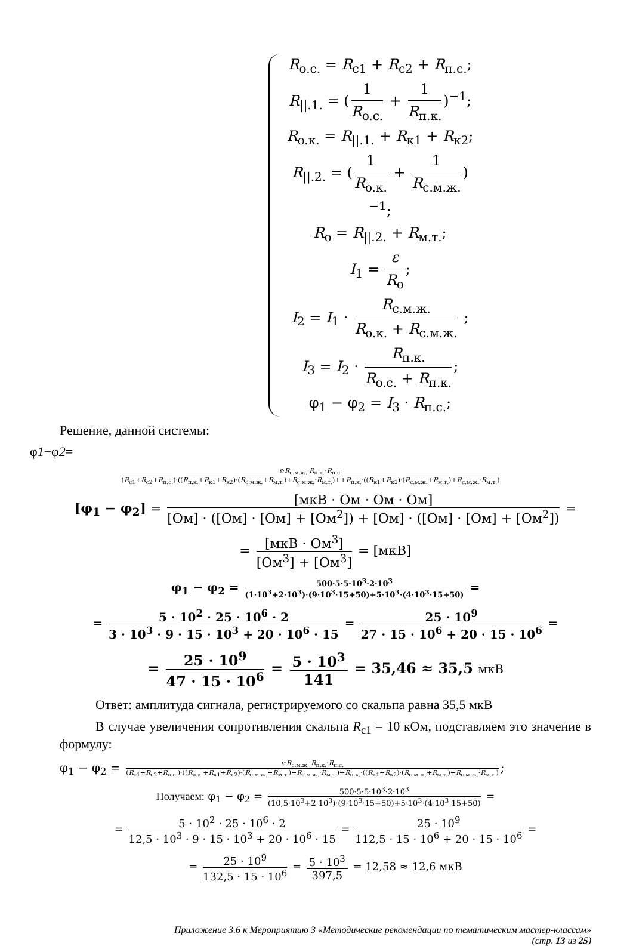R<sub>o.c.</sub> = R<sub>с1</sub> + R<sub>c2</sub> + R<sub>п.с.</sub>;
R<sub>||.1.</sub> = (1 R<sub>o.c.</sub> + 1 R<sub>п.к.</sub>)<sup>−1</sup>;
R<sub>o.к.</sub> = R<sub>||.1.</sub> + R<sub>к1</sub> + R<sub>к2</sub>;
R<sub>||.2.</sub> = (1 R<sub>o.к.</sub> + 1 R<sub>с.м.ж.</sub>)<sup>−1</sup>;
R<sub>o</sub> = R<sub>||.2.</sub> + R<sub>м.т.</sub>;
I<sub>1</sub> = ε R<sub>o</sub>;
I<sub>2</sub> = I<sub>1</sub> · R<sub>с.м.ж.</sub> R<sub>o.к.</sub> + R<sub>с.м.ж.</sub> ;
I<sub>3</sub> = I<sub>2</sub> · R<sub>п.к.</sub> R<sub>o.c.</sub> + R<sub>п.к.</sub>;
φ<sub>1</sub> − φ<sub>2</sub> = I<sub>3</sub> · R<sub>п.с.</sub>;
Решение, данной системы:
φ1−φ2=
ε·R<sub>с.м.ж.</sub>·R<sub>п.к.</sub>·R<sub>п.с.</sub> (R<sub>с1</sub>+R<sub>c2</sub>+R<sub>п.с.</sub>)·((R<sub>п.к.</sub>+R<sub>к1</sub>+R<sub>к2</sub>)·(R<sub>с.м.ж.</sub>+R<sub>м.т.</sub>)+R<sub>с.м.ж.</sub>·R<sub>м.т.</sub>)++R<sub>п.к.</sub>·((R<sub>к1</sub>+R<sub>к2</sub>)·(R<sub>с.м.ж.</sub>+R<sub>м.т.</sub>)+R<sub>с.м.ж.</sub>·R<sub>м.т.</sub>)
[φ<sub>1</sub> − φ<sub>2</sub>] = [мкВ · Ом · Ом · Ом] [Ом] · ([Ом] · [Ом] + [Ом<sup>2</sup>]) + [Ом] · ([Ом] · [Ом] + [Ом<sup>2</sup>]) =
= [мкВ · Ом<sup>3</sup>] [Ом<sup>3</sup>] + [Ом<sup>3</sup>] = [мкВ]
φ<sub>1</sub> − φ<sub>2</sub> = 500·5·5·10<sup>3</sup>·2·10<sup>3</sup> (1·10<sup>3</sup>+2·10<sup>3</sup>)·(9·10<sup>3</sup>·15+50)+5·10<sup>3</sup>·(4·10<sup>3</sup>·15+50) =
= 5 · 10<sup>2</sup> · 25 · 10<sup>6</sup> · 2 3 · 10<sup>3</sup> · 9 · 15 · 10<sup>3</sup> + 20 · 10<sup>6</sup> · 15 = 25 · 10<sup>9</sup> 27 · 15 · 10<sup>6</sup> + 20 · 15 · 10<sup>6</sup> =
= 25 · 10<sup>9</sup> 47 · 15 · 10<sup>6</sup> = 5 · 10<sup>3</sup> 141 = 35,46 ≈ 35,5 мкВ
Ответ: амплитуда сигнала, регистрируемого со скальпа равна 35,5 мкВ
В случае увеличения сопротивления скальпа R<sub>с1</sub> = 10 кОм, подставляем это значение в формулу:
φ<sub>1</sub> − φ<sub>2</sub> = ε·R<sub>с.м.ж.</sub>·R<sub>п.к.</sub>·R<sub>п.с.</sub> (R<sub>с1</sub>+R<sub>c2</sub>+R<sub>п.с.</sub>)·((R<sub>п.к.</sub>+R<sub>к1</sub>+R<sub>к2</sub>)·(R<sub>с.м.ж.</sub>+R<sub>м.т.</sub>)+R<sub>с.м.ж.</sub>·R<sub>м.т.</sub>)+R<sub>п.к.</sub>·((R<sub>к1</sub>+R<sub>к2</sub>)·(R<sub>с.м.ж.</sub>+R<sub>м.т.</sub>)+R<sub>с.м.ж.</sub>·R<sub>м.т.</sub>);
Получаем: φ<sub>1</sub> − φ<sub>2</sub> = 500·5·5·10<sup>3</sup>·2·10<sup>3</sup> (10,5·10<sup>3</sup>+2·10<sup>3</sup>)·(9·10<sup>3</sup>·15+50)+5·10<sup>3</sup>·(4·10<sup>3</sup>·15+50) =
= 5 · 10<sup>2</sup> · 25 · 10<sup>6</sup> · 2 12,5 · 10<sup>3</sup> · 9 · 15 · 10<sup>3</sup> + 20 · 10<sup>6</sup> · 15 = 25 · 10<sup>9</sup> 112,5 · 15 · 10<sup>6</sup> + 20 · 15 · 10<sup>6</sup> =
= 25 · 10<sup>9</sup> 132,5 · 15 · 10<sup>6</sup> = 5 · 10<sup>3</sup> 397,5 = 12,58 ≈ 12,6 мкВ
Приложение 3.6 к Мероприятию 3 «Методические рекомендации по тематическим мастер-классам»
(стр. 13 из 25)